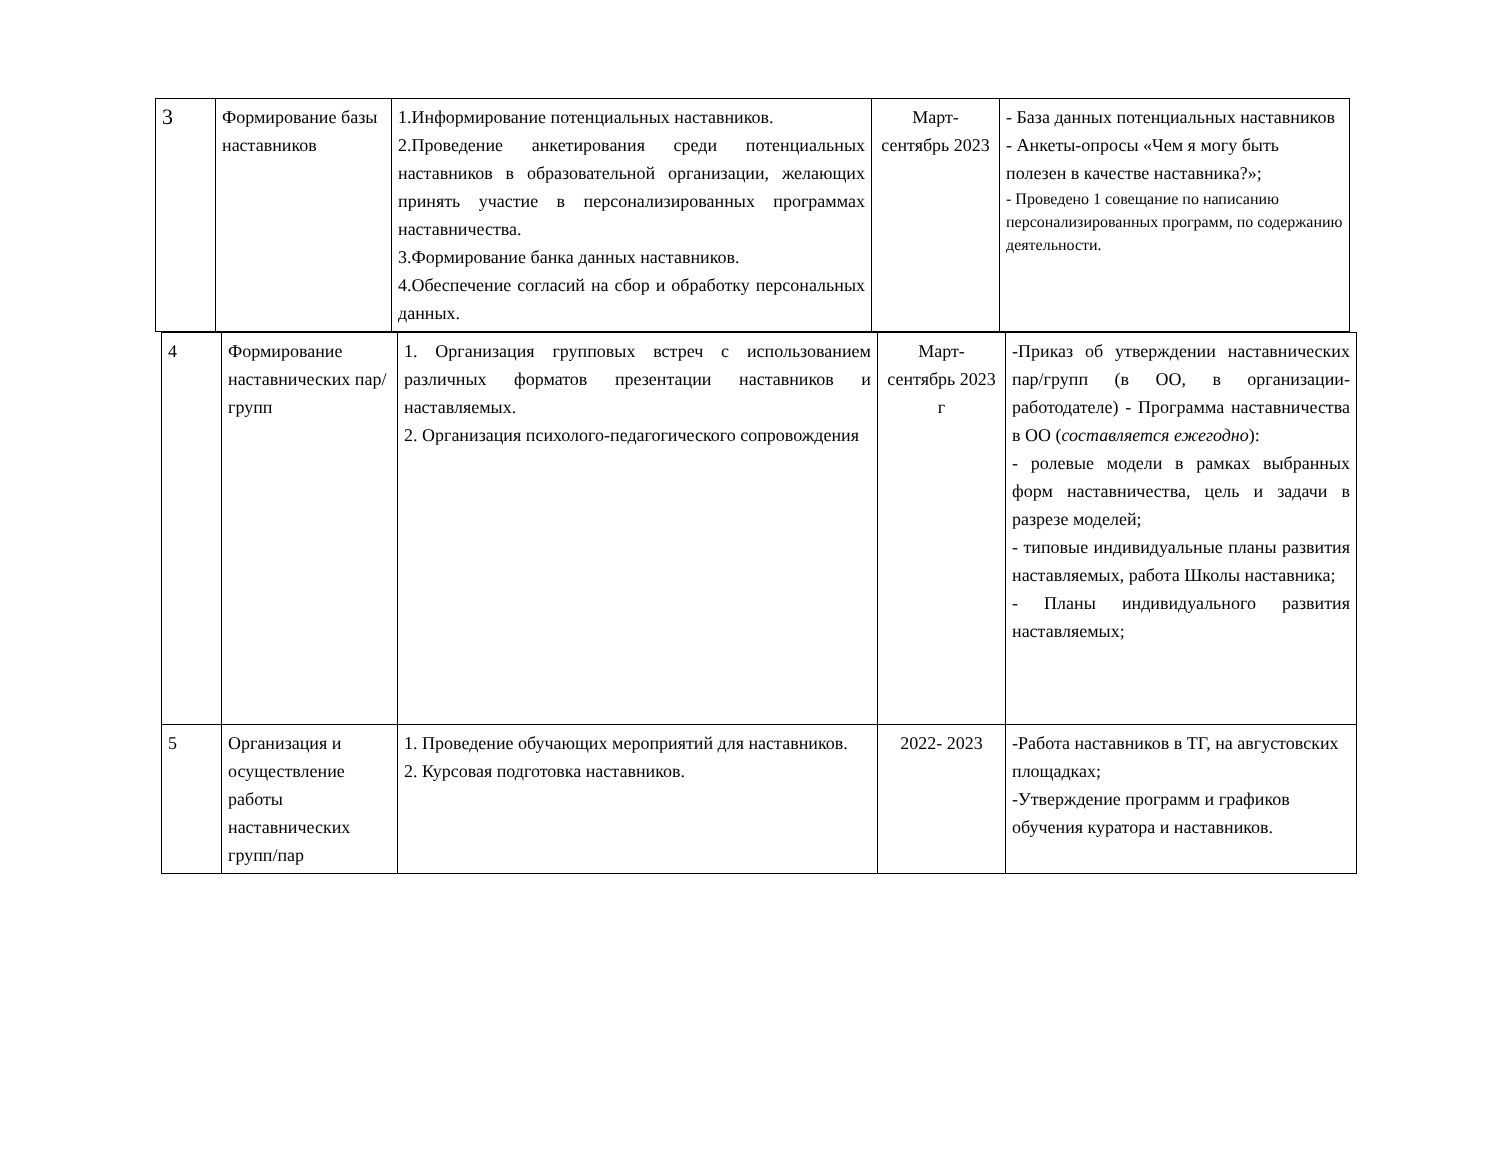| 3 | Формирование базы наставников | 1.Информирование потенциальных наставников. 2.Проведение анкетирования среди потенциальных наставников в образовательной организации, желающих принять участие в персонализированных программах наставничества. 3.Формирование банка данных наставников. 4.Обеспечение согласий на сбор и обработку персональных данных. | Март- сентябрь 2023 | - База данных потенциальных наставников - Анкеты-опросы «Чем я могу быть полезен в качестве наставника?»; - Проведено 1 совещание по написанию персонализированных программ, по содержанию деятельности. |
| 4 | Формирование наставнических пар/групп | 1. Организация групповых встреч с использованием различных форматов презентации наставников и наставляемых. 2. Организация психолого-педагогического сопровождения | Март- сентябрь 2023 г | -Приказ об утверждении наставнических пар/групп (в ОО, в организации- работодателе) - Программа наставничества в ОО ( составляется ежегодно ): - ролевые модели в рамках выбранных форм наставничества, цель и задачи в разрезе моделей; - типовые индивидуальные планы развития наставляемых, работа Школы наставника; - Планы индивидуального развития наставляемых; |
| 5 | Организация и осуществление работы наставнических групп/пар | 1. Проведение обучающих мероприятий для наставников. 2. Курсовая подготовка наставников. | 2022- 2023 | -Работа наставников в ТГ, на августовских площадках; -Утверждение программ и графиков обучения куратора и наставников. |